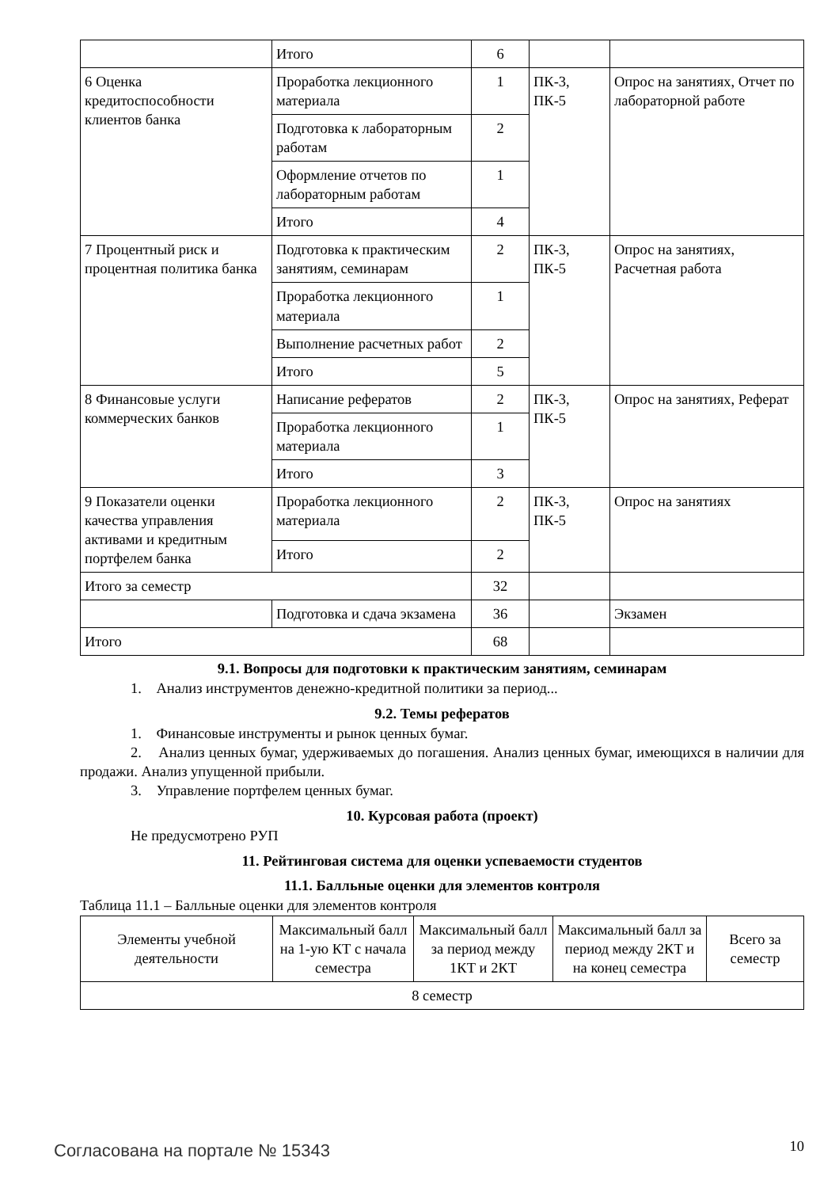| | Итого | 6 | | |
| 6 Оценка кредитоспособности клиентов банка | Проработка лекционного материала | 1 | ПК-3, ПК-5 | Опрос на занятиях, Отчет по лабораторной работе |
| | Подготовка к лабораторным работам | 2 | | |
| | Оформление отчетов по лабораторным работам | 1 | | |
| | Итого | 4 | | |
| 7 Процентный риск и процентная политика банка | Подготовка к практическим занятиям, семинарам | 2 | ПК-3, ПК-5 | Опрос на занятиях, Расчетная работа |
| | Проработка лекционного материала | 1 | | |
| | Выполнение расчетных работ | 2 | | |
| | Итого | 5 | | |
| 8 Финансовые услуги коммерческих банков | Написание рефератов | 2 | ПК-3, ПК-5 | Опрос на занятиях, Реферат |
| | Проработка лекционного материала | 1 | | |
| | Итого | 3 | | |
| 9 Показатели оценки качества управления активами и кредитным портфелем банка | Проработка лекционного материала | 2 | ПК-3, ПК-5 | Опрос на занятиях |
| | Итого | 2 | | |
| Итого за семестр | | 32 | | |
| | Подготовка и сдача экзамена | 36 | | Экзамен |
| Итого | | 68 | | |
9.1. Вопросы для подготовки к практическим занятиям, семинарам
1. Анализ инструментов денежно-кредитной политики за период...
9.2. Темы рефератов
1. Финансовые инструменты и рынок ценных бумаг.
2. Анализ ценных бумаг, удерживаемых до погашения. Анализ ценных бумаг, имеющихся в наличии для продажи. Анализ упущенной прибыли.
3. Управление портфелем ценных бумаг.
10. Курсовая работа (проект)
Не предусмотрено РУП
11. Рейтинговая система для оценки успеваемости студентов
11.1. Балльные оценки для элементов контроля
Таблица 11.1 – Балльные оценки для элементов контроля
| Элементы учебной деятельности | Максимальный балл на 1-ую КТ с начала семестра | Максимальный балл за период между 1КТ и 2КТ | Максимальный балл за период между 2КТ и на конец семестра | Всего за семестр |
| --- | --- | --- | --- | --- |
| 8 семестр | | | | |
Согласована на портале № 15343 10